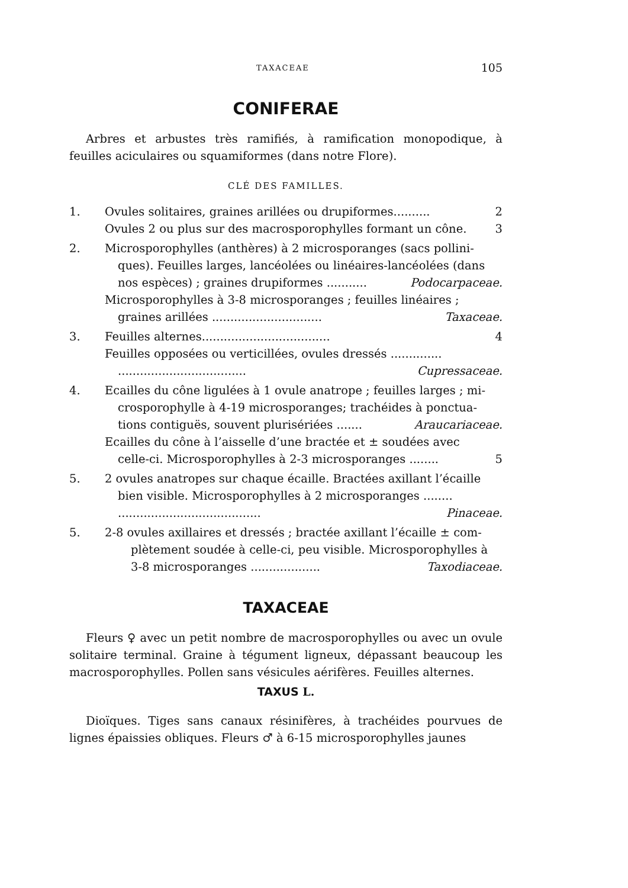TAXACEAE 105
CONIFERAE
Arbres et arbustes très ramifiés, à ramification monopodique, à feuilles aciculaires ou squamiformes (dans notre Flore).
CLÉ DES FAMILLES.
1. Ovules solitaires, graines arillées ou drupiformes.......... 2
Ovules 2 ou plus sur des macrosporophylles formant un cône. 3
2. Microsporophylles (anthères) à 2 microsporanges (sacs pollini-
ques). Feuilles larges, lancéolées ou linéaires-lancéolées (dans
nos espèces) ; graines drupiformes ........... Podocarpaceae.
Microsporophylles à 3-8 microsporanges ; feuilles linéaires ;
graines arillées .............................. Taxaceae.
3. Feuilles alternes................................... 4
Feuilles opposées ou verticillées, ovules dressés ..............
................................... Cupressaceae.
4. Ecailles du cône ligulées à 1 ovule anatrope ; feuilles larges ; mi-
crosporophylle à 4-19 microsporanges; trachéides à ponctua-
tions contiguës, souvent plurisériées ....... Araucariaceae.
Ecailles du cône à l’aisselle d’une bractée et ± soudées avec
celle-ci. Microsporophylles à 2-3 microsporanges ........ 5
5. 2 ovules anatropes sur chaque écaille. Bractées axillant l’écaille
bien visible. Microsporophylles à 2 microsporanges ........
....................................... Pinaceae.
5. 2-8 ovules axillaires et dressés ; bractée axillant l’écaille ± com-
plètement soudée à celle-ci, peu visible. Microsporophylles à
3-8 microsporanges ................... Taxodiaceae.
TAXACEAE
Fleurs ♀ avec un petit nombre de macrosporophylles ou avec un ovule solitaire terminal. Graine à tégument ligneux, dépassant beaucoup les macrosporophylles. Pollen sans vésicules aérifères. Feuilles alternes.
TAXUS L.
Dioïques. Tiges sans canaux résinifères, à trachéides pourvues de lignes épaissies obliques. Fleurs ♂ à 6-15 microsporophylles jaunes